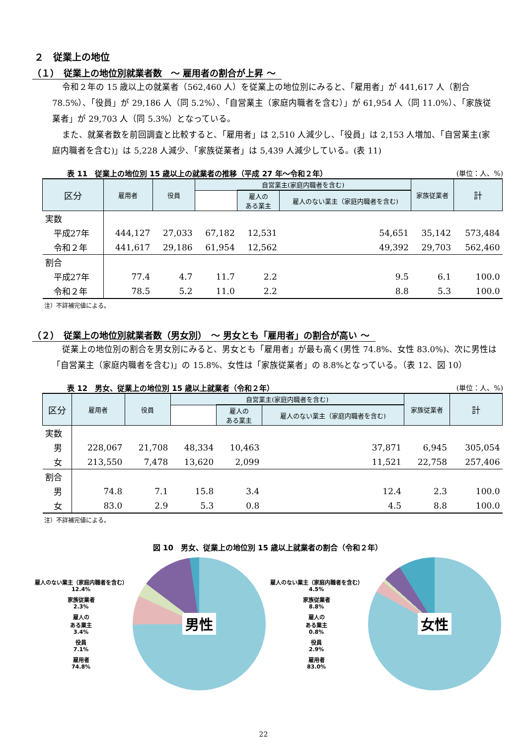２　従業上の地位
（１）　従業上の地位別就業者数　～ 雇用者の割合が上昇 ～
令和２年の 15 歳以上の就業者（562,460 人）を従業上の地位別にみると、「雇用者」が 441,617 人（割合 78.5%）、「役員」が 29,186 人（同 5.2%）、「自営業主（家庭内職者を含む）」が 61,954 人（同 11.0%）、「家族従業者」が 29,703 人（同 5.3%）となっている。
また、就業者数を前回調査と比較すると、「雇用者」は 2,510 人減少し、「役員」は 2,153 人増加、「自営業主(家庭内職者を含む)」は 5,228 人減少、「家族従業者」は 5,439 人減少している。(表 11)
表 11　従業上の地位別 15 歳以上の就業者の推移（平成 27 年～令和２年） (単位：人、%)
| 区分 | 雇用者 | 役員 | 自営業主(家庭内職者を含む) | | | 家族従業者 | 計 |
| --- | --- | --- | --- | --- | --- | --- | --- |
| | | | | 雇人の ある業主 | 雇人のない業主（家庭内職者を含む) | | |
| 実数 | | | | | | | |
| 平成27年 | 444,127 | 27,033 | 67,182 | 12,531 | 54,651 | 35,142 | 573,484 |
| 令和２年 | 441,617 | 29,186 | 61,954 | 12,562 | 49,392 | 29,703 | 562,460 |
| 割合 | | | | | | | |
| 平成27年 | 77.4 | 4.7 | 11.7 | 2.2 | 9.5 | 6.1 | 100.0 |
| 令和２年 | 78.5 | 5.2 | 11.0 | 2.2 | 8.8 | 5.3 | 100.0 |
注）不詳補完値による。
（２）　従業上の地位別就業者数（男女別）　～ 男女とも「雇用者」の割合が高い ～
従業上の地位別の割合を男女別にみると、男女とも「雇用者」が最も高く(男性 74.8%、女性 83.0%)、次に男性は「自営業主（家庭内職者を含む)」の 15.8%、女性は「家族従業者」の 8.8%となっている。（表 12、図 10）
表 12　男女、従業上の地位別 15 歳以上就業者（令和２年） (単位：人、%)
| 区分 | 雇用者 | 役員 | 自営業主(家庭内職者を含む) | | | 家族従業者 | 計 |
| --- | --- | --- | --- | --- | --- | --- | --- |
| | | | | 雇人の ある業主 | 雇人のない業主（家庭内職者を含む) | | |
| 実数 | | | | | | | |
| 男 | 228,067 | 21,708 | 48,334 | 10,463 | 37,871 | 6,945 | 305,054 |
| 女 | 213,550 | 7,478 | 13,620 | 2,099 | 11,521 | 22,758 | 257,406 |
| 割合 | | | | | | | |
| 男 | 74.8 | 7.1 | 15.8 | 3.4 | 12.4 | 2.3 | 100.0 |
| 女 | 83.0 | 2.9 | 5.3 | 0.8 | 4.5 | 8.8 | 100.0 |
注）不詳補完値による。
図 10　男女、従業上の地位別 15 歳以上就業者の割合（令和２年）
雇人のない業主（家庭内職者を含む）
12.4%
家族従業者
2.3%
雇人の
ある業主
3.4%
役員
7.1%
雇用者
74.8%
男性
雇人のない業主（家庭内職者を含む）
4.5%
家族従業者
8.8%
雇人の
ある業主
0.8%
役員
2.9%
雇用者
83.0%
女性
22